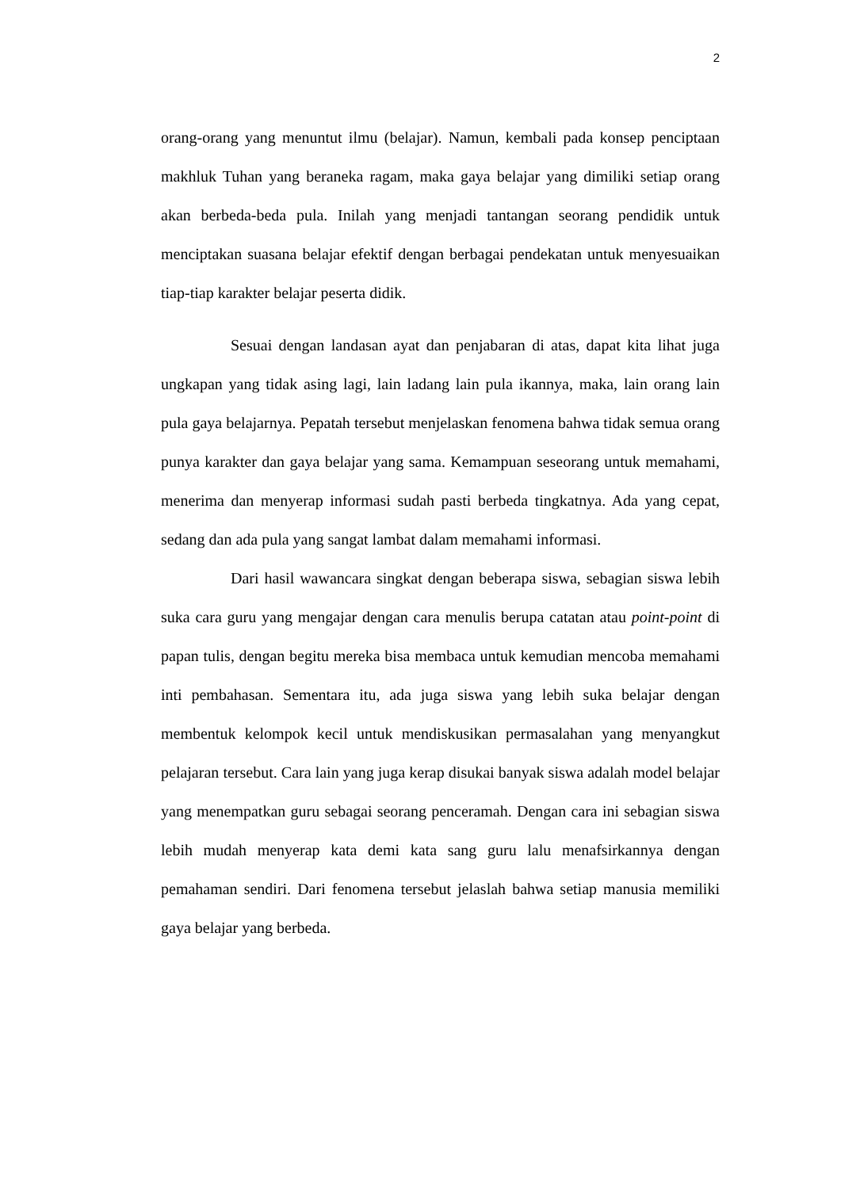2
orang-orang yang menuntut ilmu (belajar). Namun, kembali pada konsep penciptaan makhluk Tuhan yang beraneka ragam, maka gaya belajar yang dimiliki setiap orang akan berbeda-beda pula. Inilah yang menjadi tantangan seorang pendidik untuk menciptakan suasana belajar efektif dengan berbagai pendekatan untuk menyesuaikan tiap-tiap karakter belajar peserta didik.
Sesuai dengan landasan ayat dan penjabaran di atas, dapat kita lihat juga ungkapan yang tidak asing lagi, lain ladang lain pula ikannya, maka, lain orang lain pula gaya belajarnya. Pepatah tersebut menjelaskan fenomena bahwa tidak semua orang punya karakter dan gaya belajar yang sama. Kemampuan seseorang untuk memahami, menerima dan menyerap informasi sudah pasti berbeda tingkatnya. Ada yang cepat, sedang dan ada pula yang sangat lambat dalam memahami informasi.
Dari hasil wawancara singkat dengan beberapa siswa, sebagian siswa lebih suka cara guru yang mengajar dengan cara menulis berupa catatan atau point-point di papan tulis, dengan begitu mereka bisa membaca untuk kemudian mencoba memahami inti pembahasan. Sementara itu, ada juga siswa yang lebih suka belajar dengan membentuk kelompok kecil untuk mendiskusikan permasalahan yang menyangkut pelajaran tersebut. Cara lain yang juga kerap disukai banyak siswa adalah model belajar yang menempatkan guru sebagai seorang penceramah. Dengan cara ini sebagian siswa lebih mudah menyerap kata demi kata sang guru lalu menafsirkannya dengan pemahaman sendiri. Dari fenomena tersebut jelaslah bahwa setiap manusia memiliki gaya belajar yang berbeda.